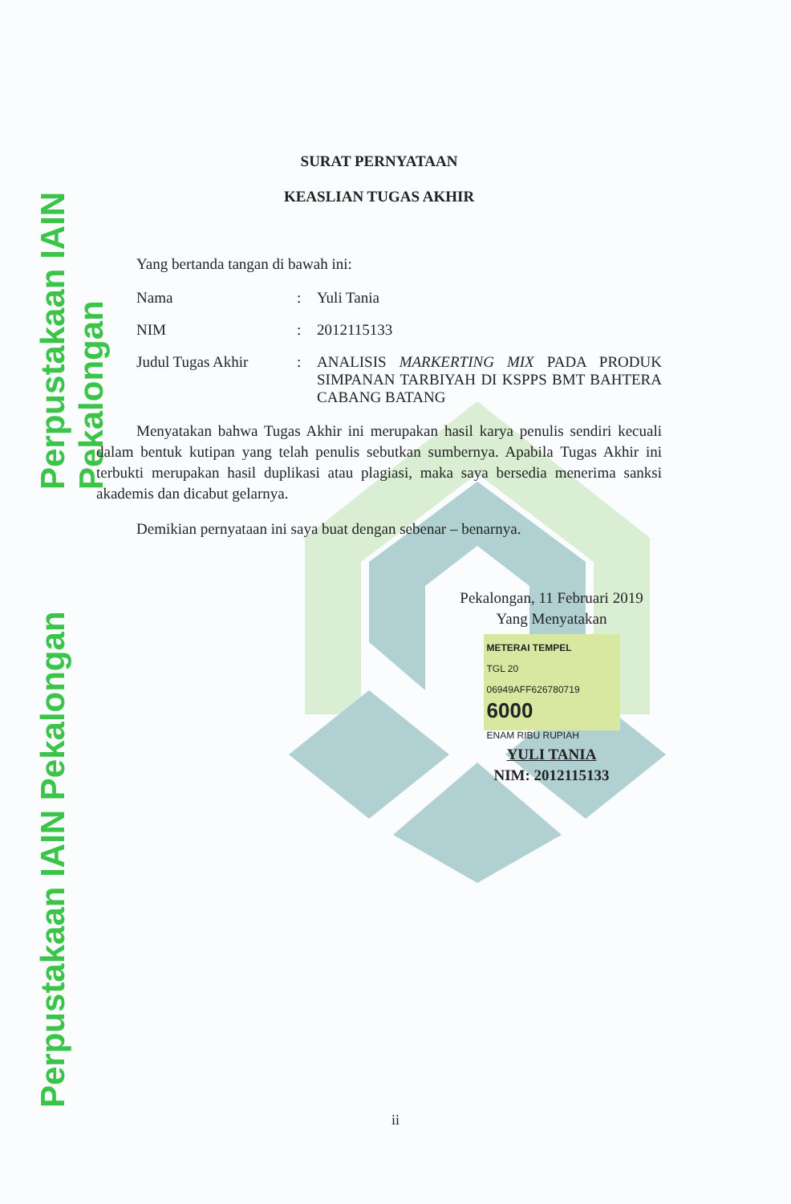Perpustakaan IAIN Pekalongan
Perpustakaan IAIN Pekalongan
SURAT PERNYATAAN
KEASLIAN TUGAS AKHIR
Yang bertanda tangan di bawah ini:
Nama : Yuli Tania
NIM : 2012115133
Judul Tugas Akhir : ANALISIS MARKERTING MIX PADA PRODUK SIMPANAN TARBIYAH DI KSPPS BMT BAHTERA CABANG BATANG
Menyatakan bahwa Tugas Akhir ini merupakan hasil karya penulis sendiri kecuali dalam bentuk kutipan yang telah penulis sebutkan sumbernya. Apabila Tugas Akhir ini terbukti merupakan hasil duplikasi atau plagiasi, maka saya bersedia menerima sanksi akademis dan dicabut gelarnya.
Demikian pernyataan ini saya buat dengan sebenar – benarnya.
Pekalongan, 11 Februari 2019
Yang Menyatakan
METERAI TEMPEL
TGL 20
06949AFF626780719
6000
ENAM RIBU RUPIAH
YULI TANIA
NIM: 2012115133
ii